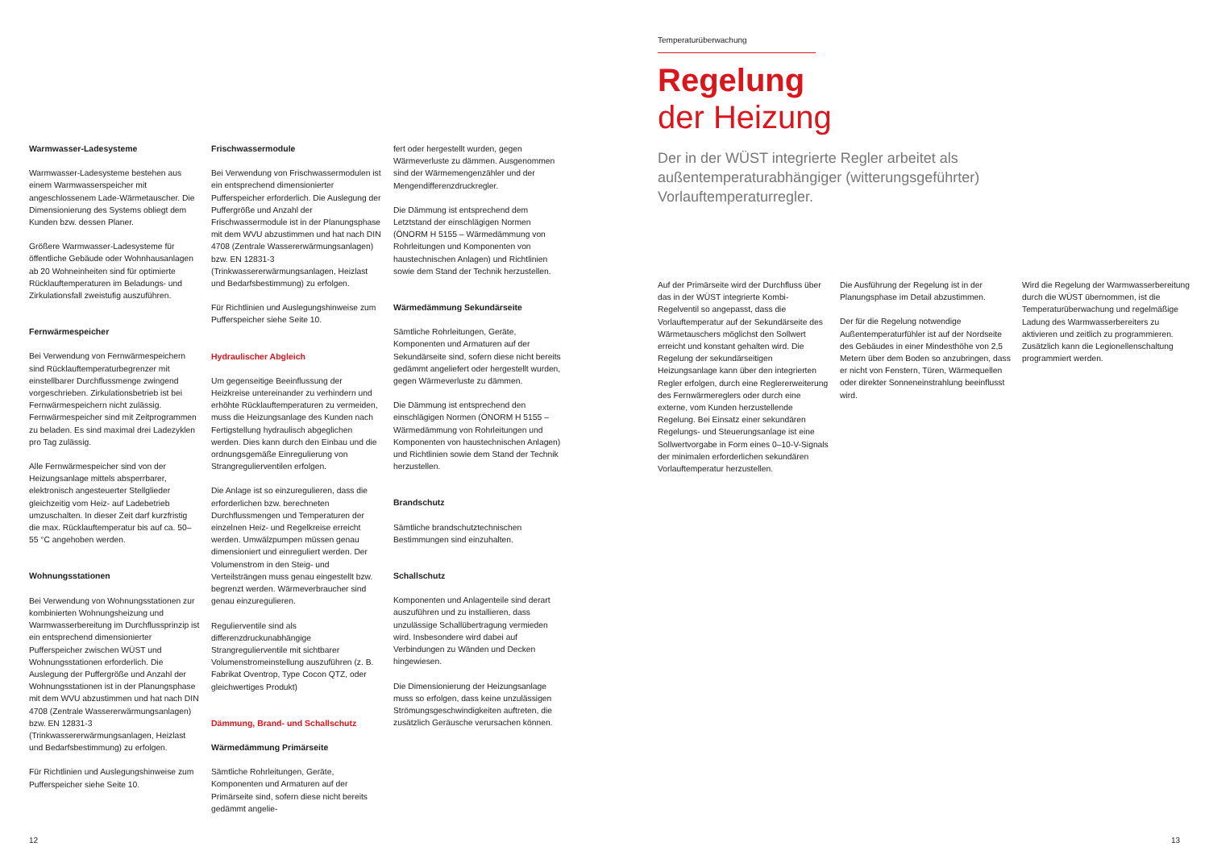Warmwasser-Ladesysteme
Warmwasser-Ladesysteme bestehen aus einem Warmwasserspeicher mit angeschlossenem Lade-Wärmetauscher. Die Dimensionierung des Systems obliegt dem Kunden bzw. dessen Planer.
Größere Warmwasser-Ladesysteme für öffentliche Gebäude oder Wohnhausanlagen ab 20 Wohneinheiten sind für optimierte Rücklauftemperaturen im Beladungs- und Zirkulationsfall zweistufig auszuführen.
Fernwärmespeicher
Bei Verwendung von Fernwärmespeichern sind Rücklauftemperaturbegrenzer mit einstellbarer Durchflussmenge zwingend vorgeschrieben. Zirkulationsbetrieb ist bei Fernwärmespeichern nicht zulässig. Fernwärmespeicher sind mit Zeitprogrammen zu beladen. Es sind maximal drei Ladezyklen pro Tag zulässig.
Alle Fernwärmespeicher sind von der Heizungsanlage mittels absperrbarer, elektronisch angesteuerter Stellglieder gleichzeitig vom Heiz- auf Ladebetrieb umzuschalten. In dieser Zeit darf kurzfristig die max. Rücklauftemperatur bis auf ca. 50–55 °C angehoben werden.
Wohnungsstationen
Bei Verwendung von Wohnungsstationen zur kombinierten Wohnungsheizung und Warmwasserbereitung im Durchflussprinzip ist ein entsprechend dimensionierter Pufferspeicher zwischen WÜST und Wohnungsstationen erforderlich. Die Auslegung der Puffergröße und Anzahl der Wohnungsstationen ist in der Planungsphase mit dem WVU abzustimmen und hat nach DIN 4708 (Zentrale Wassererwärmungsanlagen) bzw. EN 12831-3 (Trinkwassererwärmungsanlagen, Heizlast und Bedarfsbestimmung) zu erfolgen.
Für Richtlinien und Auslegungshinweise zum Pufferspeicher siehe Seite 10.
Frischwassermodule
Bei Verwendung von Frischwassermodulen ist ein entsprechend dimensionierter Pufferspeicher erforderlich. Die Auslegung der Puffergröße und Anzahl der Frischwassermodule ist in der Planungsphase mit dem WVU abzustimmen und hat nach DIN 4708 (Zentrale Wassererwärmungsanlagen) bzw. EN 12831-3 (Trinkwassererwärmungsanlagen, Heizlast und Bedarfsbestimmung) zu erfolgen.
Für Richtlinien und Auslegungshinweise zum Pufferspeicher siehe Seite 10.
Hydraulischer Abgleich
Um gegenseitige Beeinflussung der Heizkreise untereinander zu verhindern und erhöhte Rücklauftemperaturen zu vermeiden, muss die Heizungsanlage des Kunden nach Fertigstellung hydraulisch abgeglichen werden. Dies kann durch den Einbau und die ordnungsgemäße Einregulierung von Strangregulierventilen erfolgen.
Die Anlage ist so einzuregulieren, dass die erforderlichen bzw. berechneten Durchflussmengen und Temperaturen der einzelnen Heiz- und Regelkreise erreicht werden. Umwälzpumpen müssen genau dimensioniert und einreguliert werden. Der Volumenstrom in den Steig- und Verteilsträngen muss genau eingestellt bzw. begrenzt werden. Wärmeverbraucher sind genau einzuregulieren.
Regulierventile sind als differenzdruckunabhängige Strangregulierventile mit sichtbarer Volumenstromeinstellung auszuführen (z. B. Fabrikat Oventrop, Type Cocon QTZ, oder gleichwertiges Produkt)
Dämmung, Brand- und Schallschutz
Wärmedämmung Primärseite
Sämtliche Rohrleitungen, Geräte, Komponenten und Armaturen auf der Primärseite sind, sofern diese nicht bereits gedämmt angelie-
fert oder hergestellt wurden, gegen Wärmeverluste zu dämmen. Ausgenommen sind der Wärmemengenzähler und der Mengendifferenzdruckregler.
Die Dämmung ist entsprechend dem Letztstand der einschlägigen Normen (ÖNORM H 5155 – Wärmedämmung von Rohrleitungen und Komponenten von haustechnischen Anlagen) und Richtlinien sowie dem Stand der Technik herzustellen.
Wärmedämmung Sekundärseite
Sämtliche Rohrleitungen, Geräte, Komponenten und Armaturen auf der Sekundärseite sind, sofern diese nicht bereits gedämmt angeliefert oder hergestellt wurden, gegen Wärmeverluste zu dämmen.
Die Dämmung ist entsprechend den einschlägigen Normen (ÖNORM H 5155 – Wärmedämmung von Rohrleitungen und Komponenten von haustechnischen Anlagen) und Richtlinien sowie dem Stand der Technik herzustellen.
Brandschutz
Sämtliche brandschutztechnischen Bestimmungen sind einzuhalten.
Schallschutz
Komponenten und Anlagenteile sind derart auszuführen und zu installieren, dass unzulässige Schallübertragung vermieden wird. Insbesondere wird dabei auf Verbindungen zu Wänden und Decken hingewiesen.
Die Dimensionierung der Heizungsanlage muss so erfolgen, dass keine unzulässigen Strömungsgeschwindigkeiten auftreten, die zusätzlich Geräusche verursachen können.
12
Temperaturüberwachung
Regelung
der Heizung
Der in der WÜST integrierte Regler arbeitet als außentemperaturabhängiger (witterungsgeführter) Vorlauftemperaturregler.
Auf der Primärseite wird der Durchfluss über das in der WÜST integrierte Kombi-Regelventil so angepasst, dass die Vorlauftemperatur auf der Sekundärseite des Wärmetauschers möglichst den Sollwert erreicht und konstant gehalten wird. Die Regelung der sekundärseitigen Heizungsanlage kann über den integrierten Regler erfolgen, durch eine Reglererweiterung des Fernwärmereglers oder durch eine externe, vom Kunden herzustellende Regelung. Bei Einsatz einer sekundären Regelungs- und Steuerungsanlage ist eine Sollwertvorgabe in Form eines 0–10-V-Signals der minimalen erforderlichen sekundären Vorlauftemperatur herzustellen.
Die Ausführung der Regelung ist in der Planungsphase im Detail abzustimmen.
Der für die Regelung notwendige Außentemperaturfühler ist auf der Nordseite des Gebäudes in einer Mindesthöhe von 2,5 Metern über dem Boden so anzubringen, dass er nicht von Fenstern, Türen, Wärmequellen oder direkter Sonneneinstrahlung beeinflusst wird.
Wird die Regelung der Warmwasserbereitung durch die WÜST übernommen, ist die Temperaturüberwachung und regelmäßige Ladung des Warmwasserbereiters zu aktivieren und zeitlich zu programmieren. Zusätzlich kann die Legionellenschaltung programmiert werden.
13